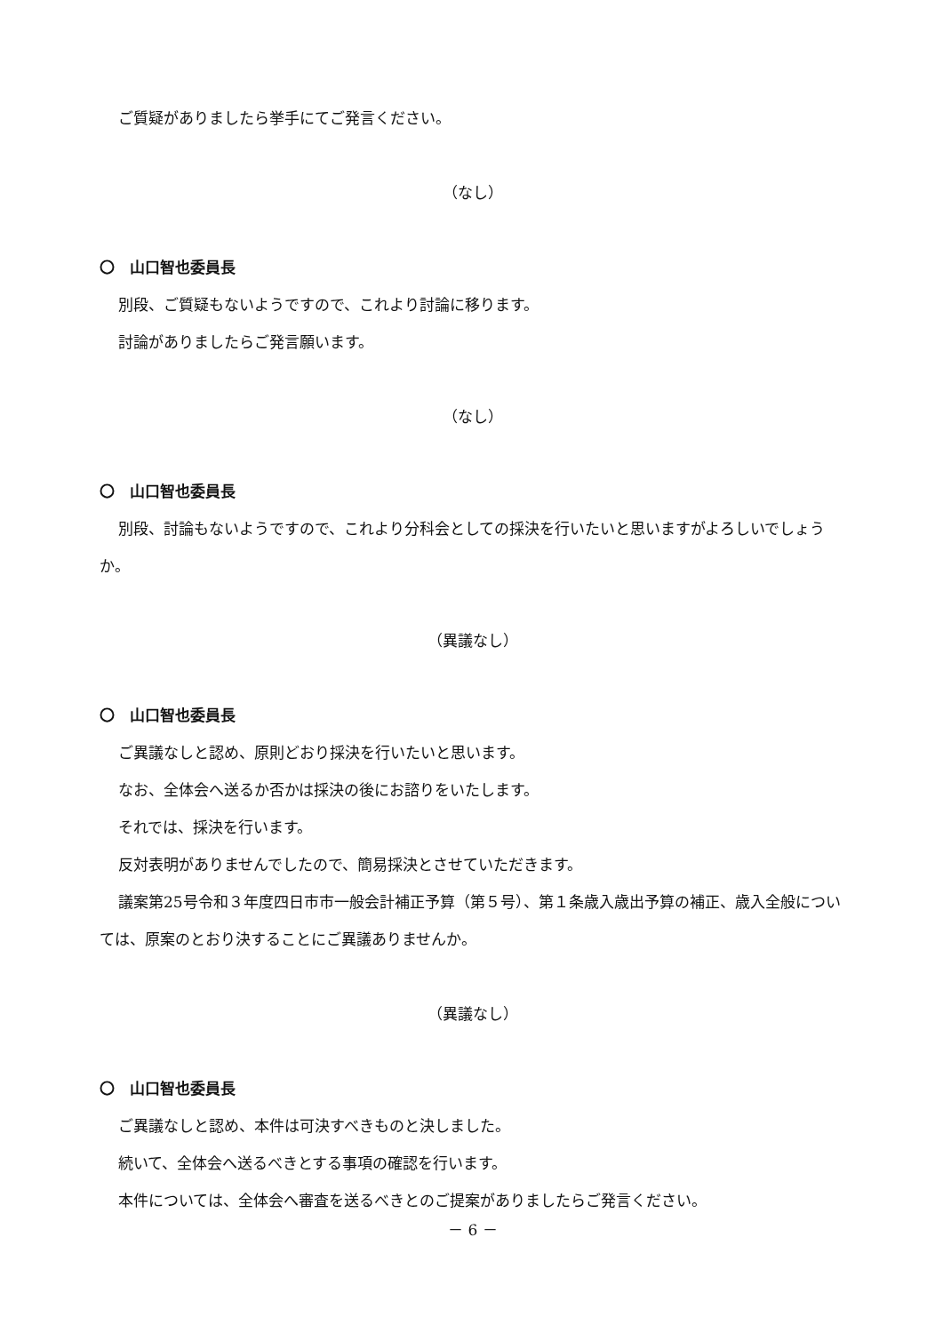ご質疑がありましたら挙手にてご発言ください。
（なし）
〇　山口智也委員長
別段、ご質疑もないようですので、これより討論に移ります。
討論がありましたらご発言願います。
（なし）
〇　山口智也委員長
別段、討論もないようですので、これより分科会としての採決を行いたいと思いますがよろしいでしょうか。
（異議なし）
〇　山口智也委員長
ご異議なしと認め、原則どおり採決を行いたいと思います。
なお、全体会へ送るか否かは採決の後にお諮りをいたします。
それでは、採決を行います。
反対表明がありませんでしたので、簡易採決とさせていただきます。
議案第25号令和３年度四日市市一般会計補正予算（第５号）、第１条歳入歳出予算の補正、歳入全般については、原案のとおり決することにご異議ありませんか。
（異議なし）
〇　山口智也委員長
ご異議なしと認め、本件は可決すべきものと決しました。
続いて、全体会へ送るべきとする事項の確認を行います。
本件については、全体会へ審査を送るべきとのご提案がありましたらご発言ください。
－ 6 －